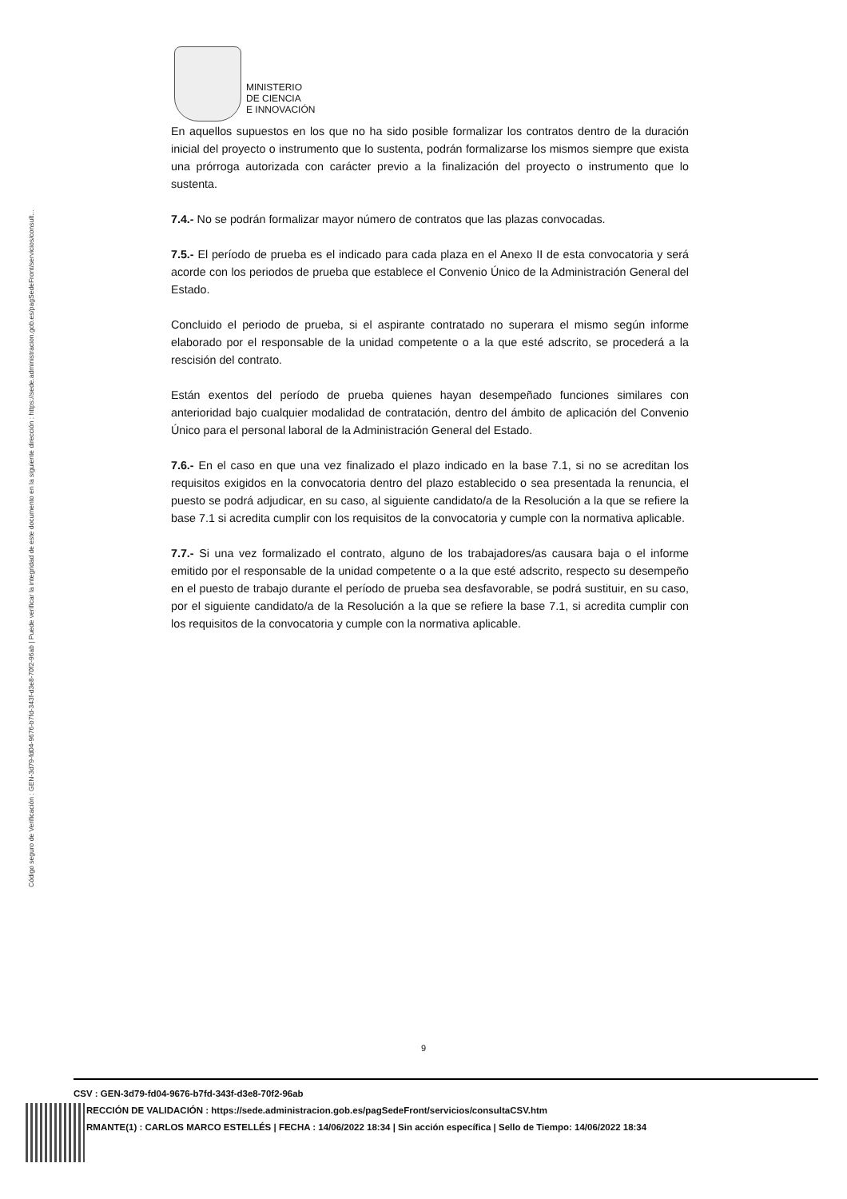Código seguro de Verificación : GEN-3d79-fd04-9676-b7fd-343f-d3e8-70f2-96ab | Puede verificar la integridad de este documento en la siguiente dirección : https://sede.administracion.gob.es/pagSedeFront/servicios/consult...
MINISTERIO
DE CIENCIA
E INNOVACIÓN
En aquellos supuestos en los que no ha sido posible formalizar los contratos dentro de la duración inicial del proyecto o instrumento que lo sustenta, podrán formalizarse los mismos siempre que exista una prórroga autorizada con carácter previo a la finalización del proyecto o instrumento que lo sustenta.
7.4.- No se podrán formalizar mayor número de contratos que las plazas convocadas.
7.5.- El período de prueba es el indicado para cada plaza en el Anexo II de esta convocatoria y será acorde con los periodos de prueba que establece el Convenio Único de la Administración General del Estado.
Concluido el periodo de prueba, si el aspirante contratado no superara el mismo según informe elaborado por el responsable de la unidad competente o a la que esté adscrito, se procederá a la rescisión del contrato.
Están exentos del período de prueba quienes hayan desempeñado funciones similares con anterioridad bajo cualquier modalidad de contratación, dentro del ámbito de aplicación del Convenio Único para el personal laboral de la Administración General del Estado.
7.6.- En el caso en que una vez finalizado el plazo indicado en la base 7.1, si no se acreditan los requisitos exigidos en la convocatoria dentro del plazo establecido o sea presentada la renuncia, el puesto se podrá adjudicar, en su caso, al siguiente candidato/a de la Resolución a la que se refiere la base 7.1 si acredita cumplir con los requisitos de la convocatoria y cumple con la normativa aplicable.
7.7.- Si una vez formalizado el contrato, alguno de los trabajadores/as causara baja o el informe emitido por el responsable de la unidad competente o a la que esté adscrito, respecto su desempeño en el puesto de trabajo durante el período de prueba sea desfavorable, se podrá sustituir, en su caso, por el siguiente candidato/a de la Resolución a la que se refiere la base 7.1, si acredita cumplir con los requisitos de la convocatoria y cumple con la normativa aplicable.
9
CSV : GEN-3d79-fd04-9676-b7fd-343f-d3e8-70f2-96ab
RECCIÓN DE VALIDACIÓN : https://sede.administracion.gob.es/pagSedeFront/servicios/consultaCSV.htm
RMANTE(1) : CARLOS MARCO ESTELLÉS | FECHA : 14/06/2022 18:34 | Sin acción específica | Sello de Tiempo: 14/06/2022 18:34